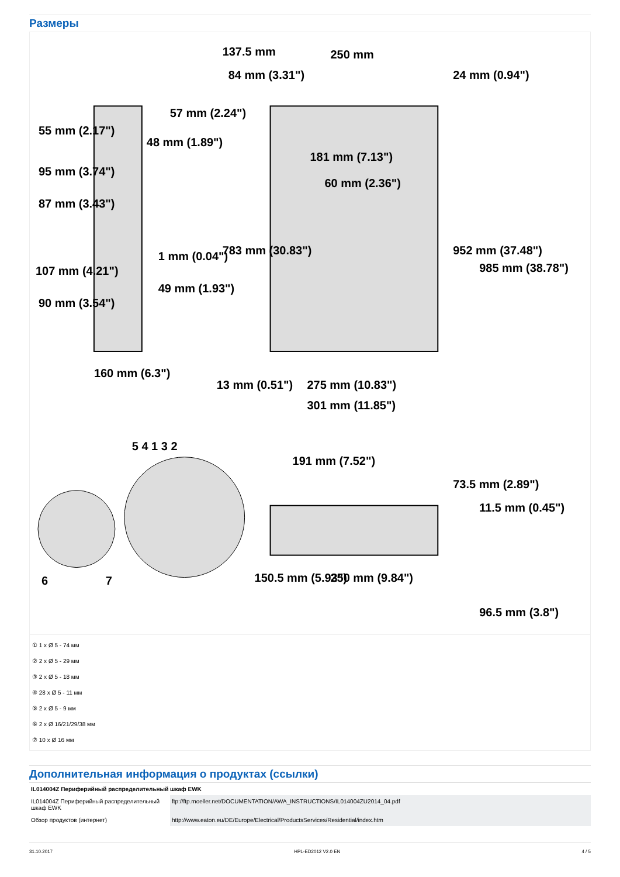Размеры
137.5 mm
250 mm
55 mm (2.17")
57 mm (2.24")
48 mm (1.89")
95 mm (3.74")
87 mm (3.43")
1 mm (0.04")
107 mm (4.21")
49 mm (1.93")
90 mm (3.54")
160 mm (6.3")
181 mm (7.13")
60 mm (2.36")
13 mm (0.51")
275 mm (10.83")
301 mm (11.85")
191 mm (7.52")
150.5 mm (5.93")
250 mm (9.84")
84 mm (3.31")
24 mm (0.94")
783 mm (30.83")
952 mm (37.48")
985 mm (38.78")
73.5 mm (2.89")
11.5 mm (0.45")
96.5 mm (3.8")
5 4 1 3 2
6
7
① 1 x Ø 5 - 74 мм
② 2 x Ø 5 - 29 мм
③ 2 x Ø 5 - 18 мм
④ 28 x Ø 5 - 11 мм
⑤ 2 x Ø 5 - 9 мм
⑥ 2 x Ø 16/21/29/38 мм
⑦ 10 x Ø 16 мм
Дополнительная информация о продуктах (ссылки)
| IL014004Z Периферийный распределительный шкаф EWK | |
| IL014004Z Периферийный распределительный шкаф EWK | ftp://ftp.moeller.net/DOCUMENTATION/AWA_INSTRUCTIONS/IL014004ZU2014_04.pdf |
| Обзор продуктов (интернет) | http://www.eaton.eu/DE/Europe/Electrical/ProductsServices/Residential/index.htm |
31.10.2017 HPL-ED2012 V2.0 EN 4 / 5